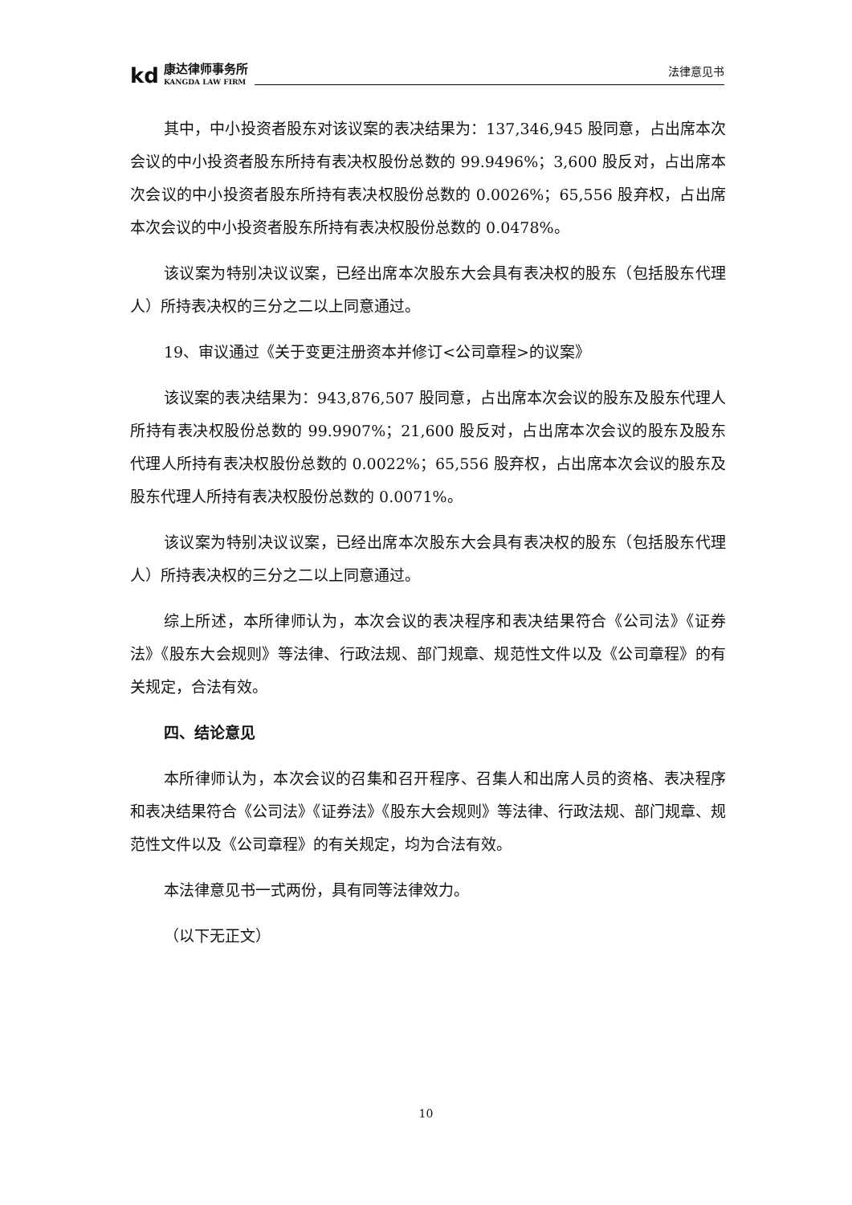kd
康达律师事务所
KANGDA LAW FIRM
法律意见书
其中，中小投资者股东对该议案的表决结果为：137,346,945 股同意，占出席本次会议的中小投资者股东所持有表决权股份总数的 99.9496%；3,600 股反对，占出席本次会议的中小投资者股东所持有表决权股份总数的 0.0026%；65,556 股弃权，占出席本次会议的中小投资者股东所持有表决权股份总数的 0.0478%。
该议案为特别决议议案，已经出席本次股东大会具有表决权的股东（包括股东代理人）所持表决权的三分之二以上同意通过。
19、审议通过《关于变更注册资本并修订<公司章程>的议案》
该议案的表决结果为：943,876,507 股同意，占出席本次会议的股东及股东代理人所持有表决权股份总数的 99.9907%；21,600 股反对，占出席本次会议的股东及股东代理人所持有表决权股份总数的 0.0022%；65,556 股弃权，占出席本次会议的股东及股东代理人所持有表决权股份总数的 0.0071%。
该议案为特别决议议案，已经出席本次股东大会具有表决权的股东（包括股东代理人）所持表决权的三分之二以上同意通过。
综上所述，本所律师认为，本次会议的表决程序和表决结果符合《公司法》《证券法》《股东大会规则》等法律、行政法规、部门规章、规范性文件以及《公司章程》的有关规定，合法有效。
四、结论意见
本所律师认为，本次会议的召集和召开程序、召集人和出席人员的资格、表决程序和表决结果符合《公司法》《证券法》《股东大会规则》等法律、行政法规、部门规章、规范性文件以及《公司章程》的有关规定，均为合法有效。
本法律意见书一式两份，具有同等法律效力。
（以下无正文）
10